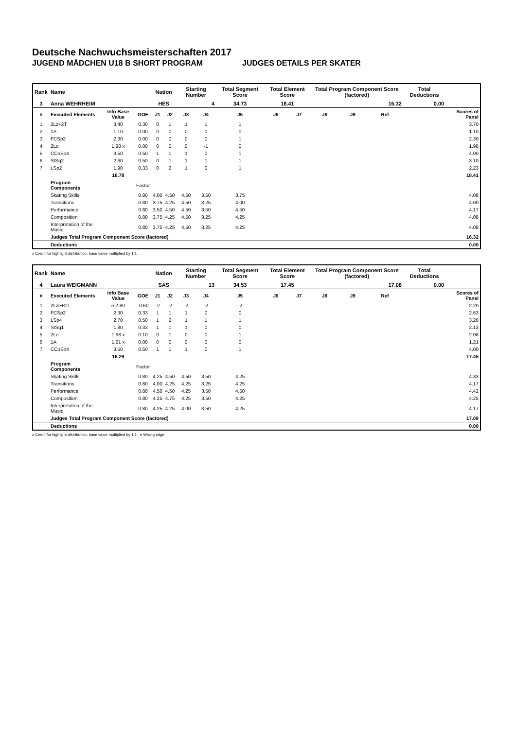Deutsche Nachwuchsmeisterschaften 2017
JUGEND MÄDCHEN U18 B SHORT PROGRAM JUDGES DETAILS PER SKATER
| Rank | Name | | | Nation | | Starting Number | | Total Segment Score | Total Element Score | | Total Program Component Score (factored) | | | Total Deductions | |
| --- | --- | --- | --- | --- | --- | --- | --- | --- | --- | --- | --- | --- | --- | --- | --- |
| 3 | Anna WEHRHEIM | | | HES | | 4 | | 34.73 | 18.41 | | 16.32 | | | 0.00 | |
| # | Executed Elements | Info Base Value | GOE | J1 | J2 | J3 | J4 | J5 | J6 | J7 | J8 | J9 | Ref | | Scores of Panel |
| 1 | 2Lz+2T | 3.40 | 0.30 | 0 | 1 | 1 | 1 | 1 | | | | | | | 3.70 |
| 2 | 1A | 1.10 | 0.00 | 0 | 0 | 0 | 0 | 0 | | | | | | | 1.10 |
| 3 | FCSp2 | 2.30 | 0.00 | 0 | 0 | 0 | 0 | 1 | | | | | | | 2.30 |
| 4 | 2Lo | 1.98 x | 0.00 | 0 | 0 | 0 | -1 | 0 | | | | | | | 1.98 |
| 5 | CCoSp4 | 3.50 | 0.50 | 1 | 1 | 1 | 0 | 1 | | | | | | | 4.00 |
| 6 | StSq2 | 2.60 | 0.50 | 0 | 1 | 1 | 1 | 1 | | | | | | | 3.10 |
| 7 | LSp2 | 1.90 | 0.33 | 0 | 2 | 1 | 0 | 1 | | | | | | | 2.23 |
| | | 16.78 | | | | | | | | | | | | | 18.41 |
| | Program Components | | Factor | | | | | | | | | | | | |
| | Skating Skills | | 0.80 | 4.00 | 4.50 | 4.50 | 3.50 | 3.75 | | | | | | | 4.08 |
| | Transitions | | 0.80 | 3.75 | 4.25 | 4.50 | 3.25 | 4.00 | | | | | | | 4.00 |
| | Performance | | 0.80 | 3.50 | 4.50 | 4.50 | 3.50 | 4.50 | | | | | | | 4.17 |
| | Composition | | 0.80 | 3.75 | 4.25 | 4.50 | 3.25 | 4.25 | | | | | | | 4.08 |
| | Interpretation of the Music | | 0.80 | 3.75 | 4.25 | 4.50 | 3.25 | 4.25 | | | | | | | 4.08 |
| | Judges Total Program Component Score (factored) | | | | | | | | | | | | | | 16.32 |
| | Deductions | | | | | | | | | | | | | | 0.00 |
x Credit for highlight distribution, base value multiplied by 1.1
| Rank | Name | | | Nation | | Starting Number | | Total Segment Score | Total Element Score | | Total Program Component Score (factored) | | | Total Deductions | |
| --- | --- | --- | --- | --- | --- | --- | --- | --- | --- | --- | --- | --- | --- | --- | --- |
| 4 | Laura WEIGMANN | | | SAS | | 13 | | 34.53 | 17.45 | | 17.08 | | | 0.00 | |
| # | Executed Elements | Info Base Value | GOE | J1 | J2 | J3 | J4 | J5 | J6 | J7 | J8 | J9 | Ref | | Scores of Panel |
| 1 | 2Lze+2T | e 2.80 | -0.60 | -2 | -2 | -2 | -2 | -2 | | | | | | | 2.20 |
| 2 | FCSp2 | 2.30 | 0.33 | 1 | 1 | 1 | 0 | 0 | | | | | | | 2.63 |
| 3 | LSp4 | 2.70 | 0.50 | 1 | 2 | 1 | 1 | 1 | | | | | | | 3.20 |
| 4 | StSq1 | 1.80 | 0.33 | 1 | 1 | 1 | 0 | 0 | | | | | | | 2.13 |
| 5 | 2Lo | 1.98 x | 0.10 | 0 | 1 | 0 | 0 | 1 | | | | | | | 2.08 |
| 6 | 1A | 1.21 x | 0.00 | 0 | 0 | 0 | 0 | 0 | | | | | | | 1.21 |
| 7 | CCoSp4 | 3.50 | 0.50 | 1 | 1 | 1 | 0 | 1 | | | | | | | 4.00 |
| | | 16.29 | | | | | | | | | | | | | 17.45 |
| | Program Components | | Factor | | | | | | | | | | | | |
| | Skating Skills | | 0.80 | 4.25 | 4.50 | 4.50 | 3.50 | 4.25 | | | | | | | 4.33 |
| | Transitions | | 0.80 | 4.00 | 4.25 | 4.25 | 3.25 | 4.25 | | | | | | | 4.17 |
| | Performance | | 0.80 | 4.50 | 4.50 | 4.25 | 3.50 | 4.50 | | | | | | | 4.42 |
| | Composition | | 0.80 | 4.25 | 4.75 | 4.25 | 3.50 | 4.25 | | | | | | | 4.25 |
| | Interpretation of the Music | | 0.80 | 4.25 | 4.25 | 4.00 | 3.50 | 4.25 | | | | | | | 4.17 |
| | Judges Total Program Component Score (factored) | | | | | | | | | | | | | | 17.08 |
| | Deductions | | | | | | | | | | | | | | 0.00 |
x Credit for highlight distribution, base value multiplied by 1.1 e Wrong edge